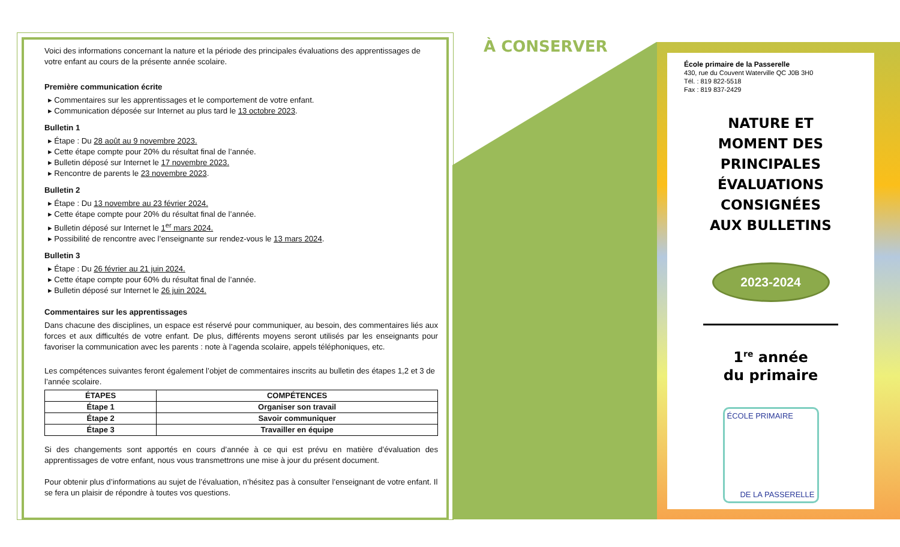Voici des informations concernant la nature et la période des principales évaluations des apprentissages de votre enfant au cours de la présente année scolaire.
Première communication écrite
▸ Commentaires sur les apprentissages et le comportement de votre enfant.
▸ Communication déposée sur Internet au plus tard le 13 octobre 2023.
Bulletin 1
▸ Étape : Du 28 août au 9 novembre 2023.
▸ Cette étape compte pour 20% du résultat final de l’année.
▸ Bulletin déposé sur Internet le 17 novembre 2023.
▸ Rencontre de parents le 23 novembre 2023.
Bulletin 2
▸ Étape : Du 13 novembre au 23 février 2024.
▸ Cette étape compte pour 20% du résultat final de l’année.
▸ Bulletin déposé sur Internet le 1<sup>er</sup> mars 2024.
▸ Possibilité de rencontre avec l’enseignante sur rendez-vous le 13 mars 2024.
Bulletin 3
▸ Étape : Du 26 février au 21 juin 2024.
▸ Cette étape compte pour 60% du résultat final de l’année.
▸ Bulletin déposé sur Internet le 26 juin 2024.
Commentaires sur les apprentissages
Dans chacune des disciplines, un espace est réservé pour communiquer, au besoin, des commentaires liés aux forces et aux difficultés de votre enfant. De plus, différents moyens seront utilisés par les enseignants pour favoriser la communication avec les parents : note à l’agenda scolaire, appels téléphoniques, etc.
Les compétences suivantes feront également l’objet de commentaires inscrits au bulletin des étapes 1,2 et 3 de l’année scolaire.
| ÉTAPES | COMPÉTENCES |
| --- | --- |
| Étape 1 | Organiser son travail |
| Étape 2 | Savoir communiquer |
| Étape 3 | Travailler en équipe |
Si des changements sont apportés en cours d’année à ce qui est prévu en matière d’évaluation des apprentissages de votre enfant, nous vous transmettrons une mise à jour du présent document.
Pour obtenir plus d’informations au sujet de l’évaluation, n’hésitez pas à consulter l’enseignant de votre enfant. Il se fera un plaisir de répondre à toutes vos questions.
À CONSERVER
École primaire de la Passerelle
430, rue du Couvent Waterville QC J0B 3H0
Tél. : 819 822-5518
Fax : 819 837-2429
NATURE ET
MOMENT DES
PRINCIPALES
ÉVALUATIONS
CONSIGNÉES
AUX BULLETINS
2023-2024
1<sup>re</sup> année
du primaire
ÉCOLE PRIMAIRE
DE LA PASSERELLE